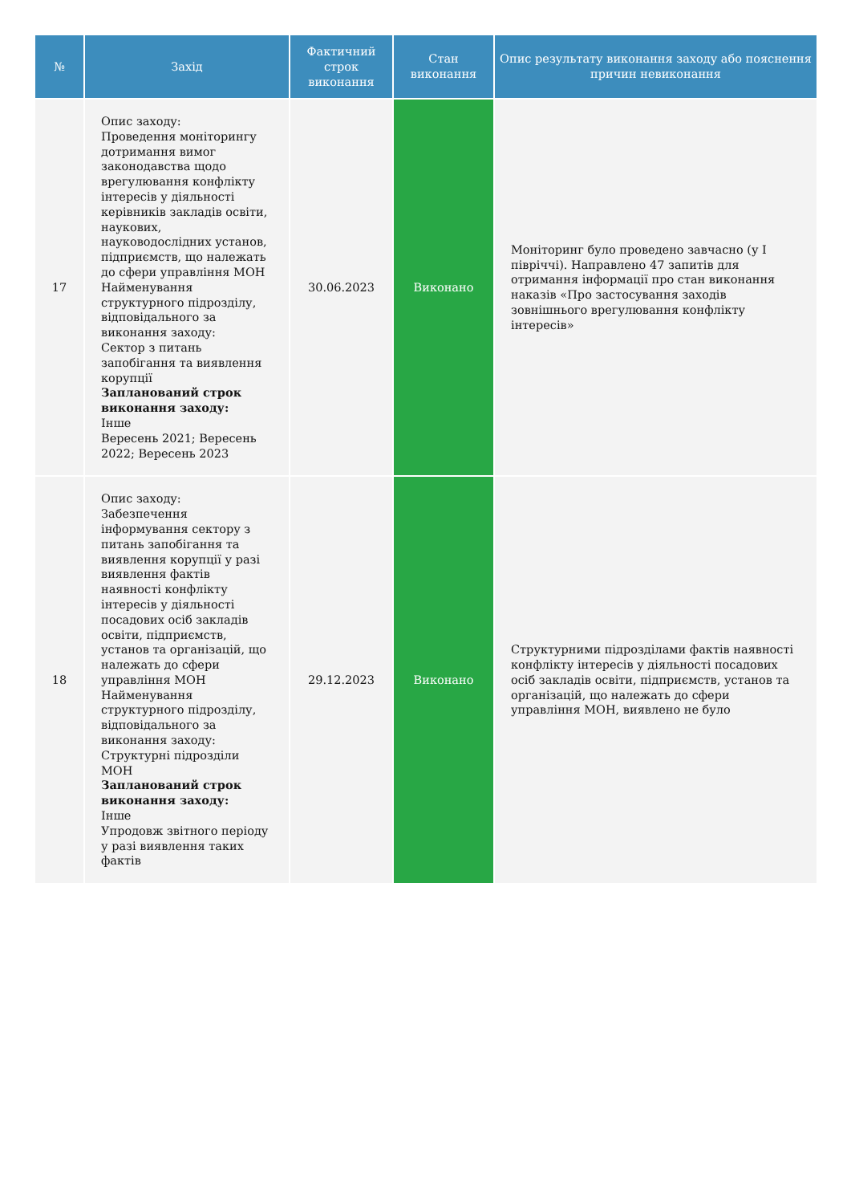| № | Захід | Фактичний строк виконання | Стан виконання | Опис результату виконання заходу або пояснення причин невиконання |
| --- | --- | --- | --- | --- |
| 17 | Опис заходу: Проведення моніторингу дотримання вимог законодавства щодо врегулювання конфлікту інтересів у діяльності керівників закладів освіти, наукових, науководослідних установ, підприємств, що належать до сфери управління МОН Найменування структурного підрозділу, відповідального за виконання заходу: Сектор з питань запобігання та виявлення корупції Запланований строк виконання заходу: Інше Вересень 2021; Вересень 2022; Вересень 2023 | 30.06.2023 | Виконано | Моніторинг було проведено завчасно (у І півріччі). Направлено 47 запитів для отримання інформації про стан виконання наказів «Про застосування заходів зовнішнього врегулювання конфлікту інтересів» |
| 18 | Опис заходу: Забезпечення інформування сектору з питань запобігання та виявлення корупції у разі виявлення фактів наявності конфлікту інтересів у діяльності посадових осіб закладів освіти, підприємств, установ та організацій, що належать до сфери управління МОН Найменування структурного підрозділу, відповідального за виконання заходу: Структурні підрозділи МОН Запланований строк виконання заходу: Інше Упродовж звітного періоду у разі виявлення таких фактів | 29.12.2023 | Виконано | Структурними підрозділами фактів наявності конфлікту інтересів у діяльності посадових осіб закладів освіти, підприємств, установ та організацій, що належать до сфери управління МОН, виявлено не було |